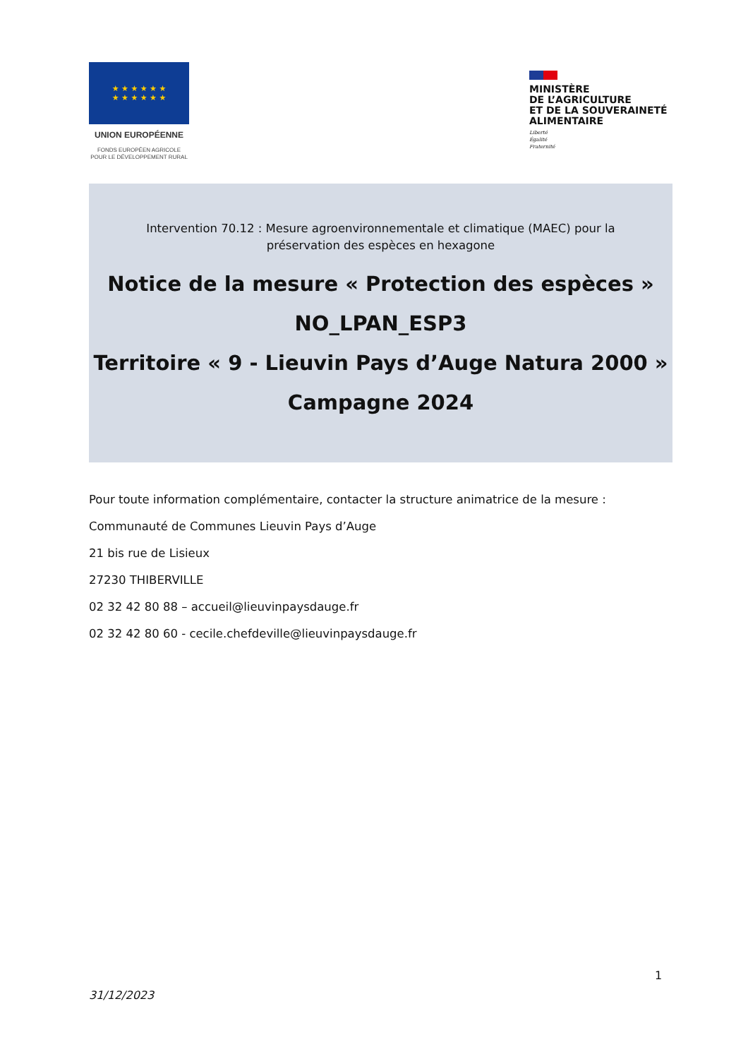★ ★ ★ ★ ★ ★
★ ★ ★ ★ ★ ★
UNION EUROPÉENNE
FONDS EUROPÉEN AGRICOLE
POUR LE DÉVELOPPEMENT RURAL
MINISTÈRE
DE L’AGRICULTURE
ET DE LA SOUVERAINETÉ
ALIMENTAIRE
Liberté
Égalité
Fraternité
Intervention 70.12 : Mesure agroenvironnementale et climatique (MAEC) pour la préservation des espèces en hexagone
Notice de la mesure « Protection des espèces »
NO_LPAN_ESP3
Territoire « 9 - Lieuvin Pays d’Auge Natura 2000 »
Campagne 2024
Pour toute information complémentaire, contacter la structure animatrice de la mesure :
Communauté de Communes Lieuvin Pays d’Auge
21 bis rue de Lisieux
27230 THIBERVILLE
02 32 42 80 88 – accueil@lieuvinpaysdauge.fr
02 32 42 80 60 - cecile.chefdeville@lieuvinpaysdauge.fr
1
31/12/2023